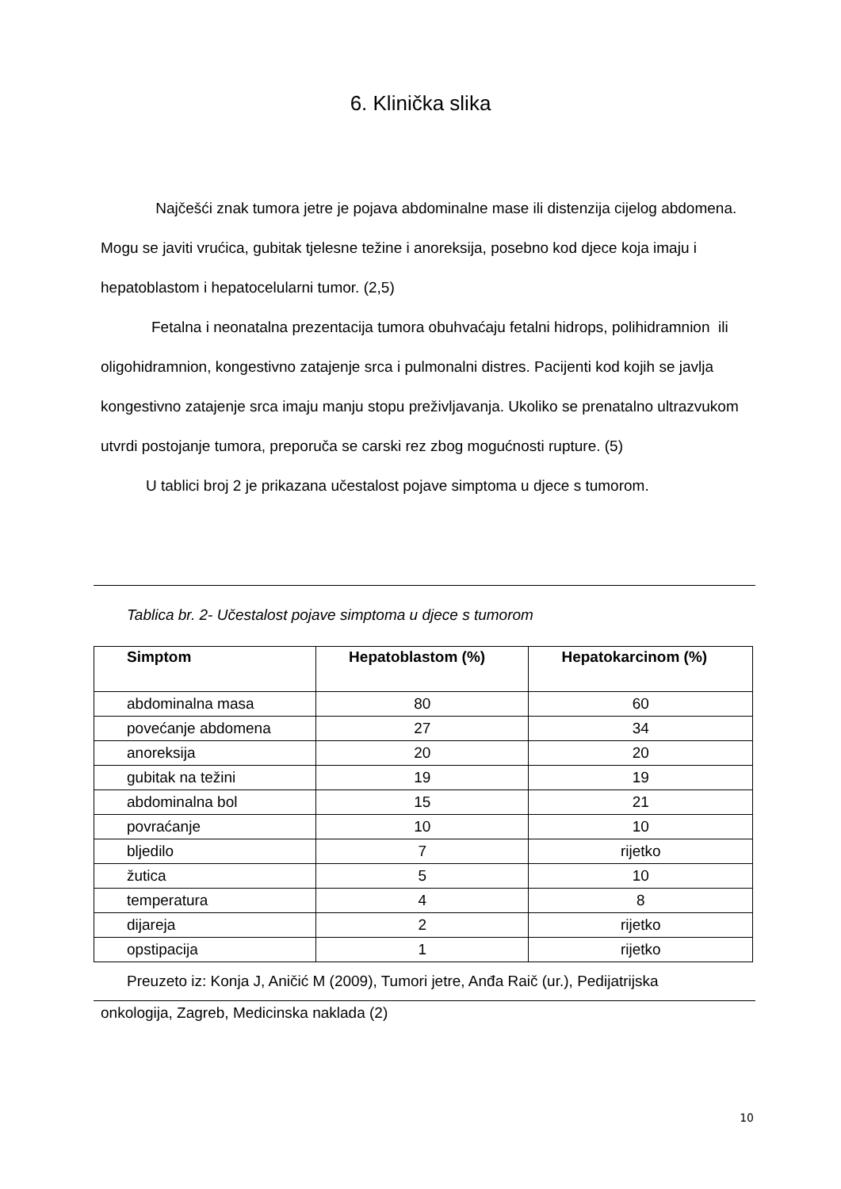6. Klinička slika
Najčešći znak tumora jetre je pojava abdominalne mase ili distenzija cijelog abdomena. Mogu se javiti vrućica, gubitak tjelesne težine i anoreksija, posebno kod djece koja imaju i hepatoblastom i hepatocelularni tumor. (2,5)
Fetalna i neonatalna prezentacija tumora obuhvaćaju fetalni hidrops, polihidramnion ili oligohidramnion, kongestivno zatajenje srca i pulmonalni distres. Pacijenti kod kojih se javlja kongestivno zatajenje srca imaju manju stopu preživljavanja. Ukoliko se prenatalno ultrazvukom utvrdi postojanje tumora, preporuča se carski rez zbog mogućnosti rupture. (5)
U tablici broj 2 je prikazana učestalost pojave simptoma u djece s tumorom.
Tablica br. 2- Učestalost pojave simptoma u djece s tumorom
| Simptom | Hepatoblastom (%) | Hepatokarcinom (%) |
| --- | --- | --- |
| abdominalna masa | 80 | 60 |
| povećanje abdomena | 27 | 34 |
| anoreksija | 20 | 20 |
| gubitak na težini | 19 | 19 |
| abdominalna bol | 15 | 21 |
| povraćanje | 10 | 10 |
| bljedilo | 7 | rijetko |
| žutica | 5 | 10 |
| temperatura | 4 | 8 |
| dijareja | 2 | rijetko |
| opstipacija | 1 | rijetko |
Preuzeto iz: Konja J, Aničić M (2009), Tumori jetre, Anđa Raič (ur.), Pedijatrijska
onkologija, Zagreb, Medicinska naklada (2)
10